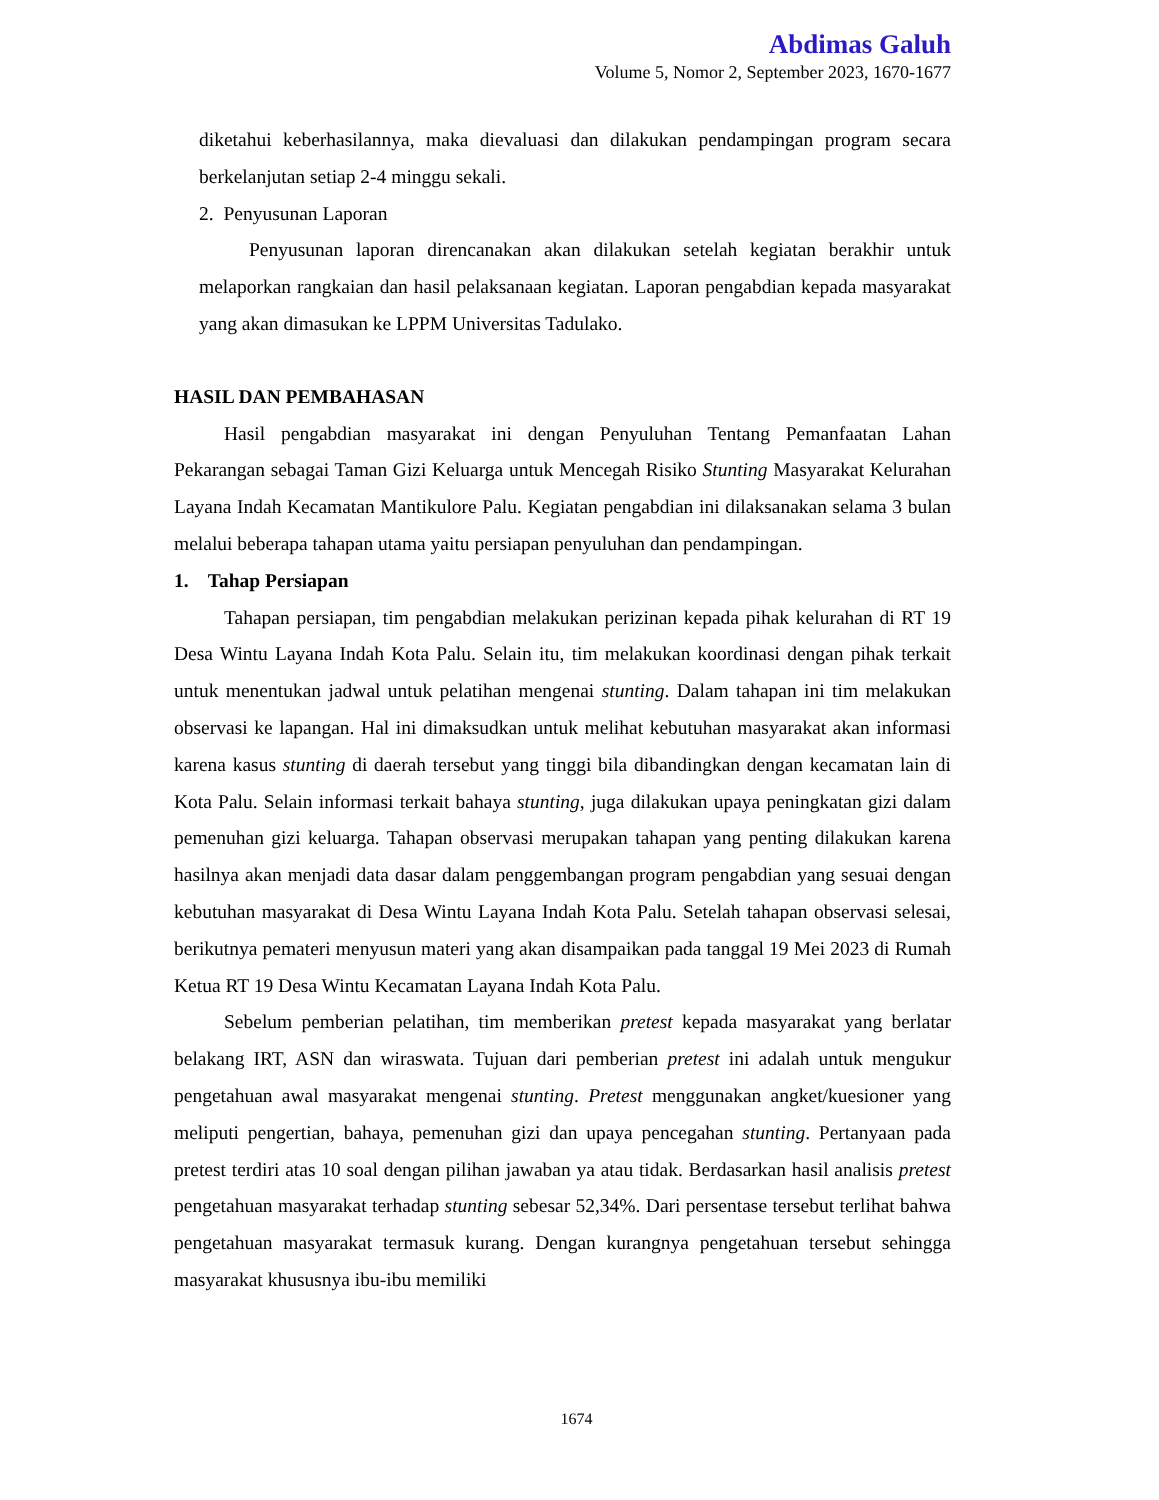Abdimas Galuh
Volume 5, Nomor 2, September 2023, 1670-1677
diketahui keberhasilannya, maka dievaluasi dan dilakukan pendampingan program secara berkelanjutan setiap 2-4 minggu sekali.
2. Penyusunan Laporan
Penyusunan laporan direncanakan akan dilakukan setelah kegiatan berakhir untuk melaporkan rangkaian dan hasil pelaksanaan kegiatan. Laporan pengabdian kepada masyarakat yang akan dimasukan ke LPPM Universitas Tadulako.
HASIL DAN PEMBAHASAN
Hasil pengabdian masyarakat ini dengan Penyuluhan Tentang Pemanfaatan Lahan Pekarangan sebagai Taman Gizi Keluarga untuk Mencegah Risiko Stunting Masyarakat Kelurahan Layana Indah Kecamatan Mantikulore Palu. Kegiatan pengabdian ini dilaksanakan selama 3 bulan melalui beberapa tahapan utama yaitu persiapan penyuluhan dan pendampingan.
1. Tahap Persiapan
Tahapan persiapan, tim pengabdian melakukan perizinan kepada pihak kelurahan di RT 19 Desa Wintu Layana Indah Kota Palu. Selain itu, tim melakukan koordinasi dengan pihak terkait untuk menentukan jadwal untuk pelatihan mengenai stunting. Dalam tahapan ini tim melakukan observasi ke lapangan. Hal ini dimaksudkan untuk melihat kebutuhan masyarakat akan informasi karena kasus stunting di daerah tersebut yang tinggi bila dibandingkan dengan kecamatan lain di Kota Palu. Selain informasi terkait bahaya stunting, juga dilakukan upaya peningkatan gizi dalam pemenuhan gizi keluarga. Tahapan observasi merupakan tahapan yang penting dilakukan karena hasilnya akan menjadi data dasar dalam penggembangan program pengabdian yang sesuai dengan kebutuhan masyarakat di Desa Wintu Layana Indah Kota Palu. Setelah tahapan observasi selesai, berikutnya pemateri menyusun materi yang akan disampaikan pada tanggal 19 Mei 2023 di Rumah Ketua RT 19 Desa Wintu Kecamatan Layana Indah Kota Palu.
Sebelum pemberian pelatihan, tim memberikan pretest kepada masyarakat yang berlatar belakang IRT, ASN dan wiraswata. Tujuan dari pemberian pretest ini adalah untuk mengukur pengetahuan awal masyarakat mengenai stunting. Pretest menggunakan angket/kuesioner yang meliputi pengertian, bahaya, pemenuhan gizi dan upaya pencegahan stunting. Pertanyaan pada pretest terdiri atas 10 soal dengan pilihan jawaban ya atau tidak. Berdasarkan hasil analisis pretest pengetahuan masyarakat terhadap stunting sebesar 52,34%. Dari persentase tersebut terlihat bahwa pengetahuan masyarakat termasuk kurang. Dengan kurangnya pengetahuan tersebut sehingga masyarakat khususnya ibu-ibu memiliki
1674